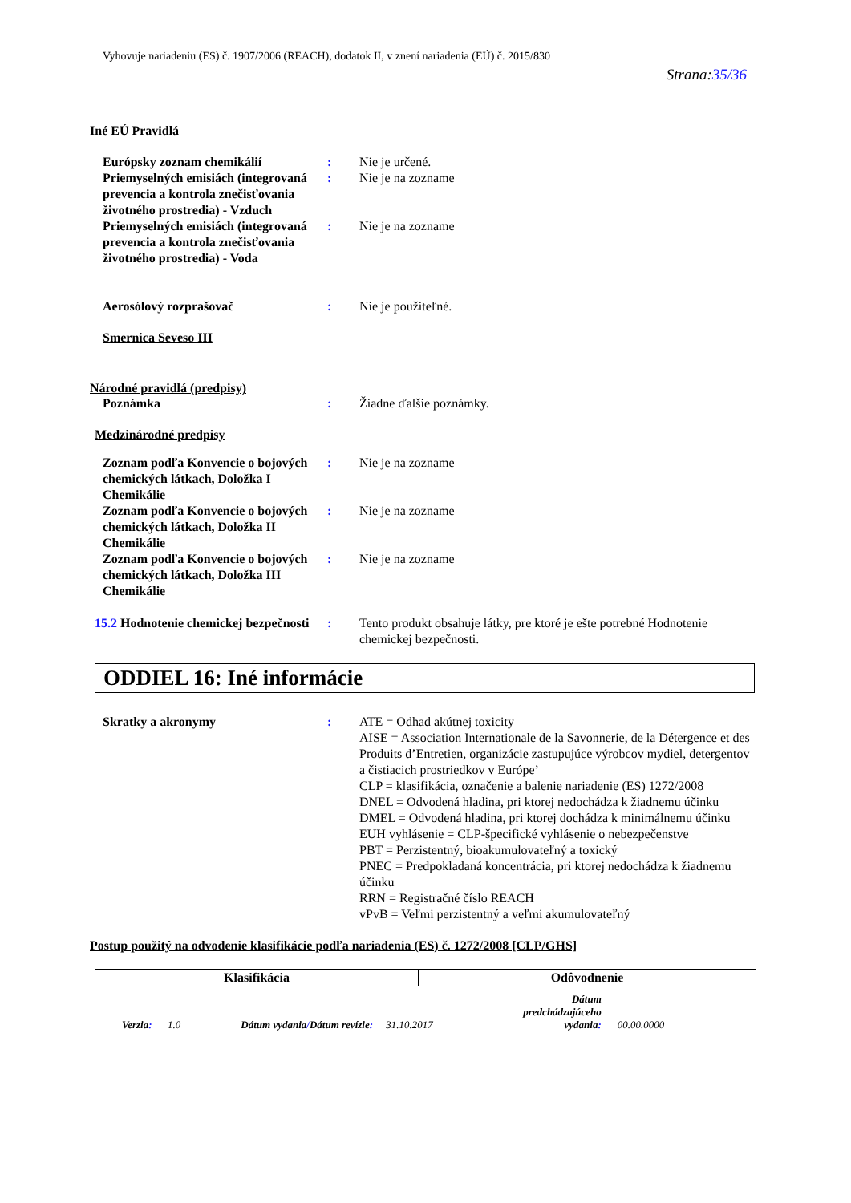Vyhovuje nariadeniu (ES) č. 1907/2006 (REACH), dodatok II, v znení nariadenia (EÚ) č. 2015/830
Strana:35/36
Iné EÚ Pravidlá
Európsky zoznam chemikálií : Nie je určené.
Priemyselných emisiách (integrovaná prevencia a kontrola znečisťovania životného prostredia) - Vzduch
: Nie je na zozname
Priemyselných emisiách (integrovaná prevencia a kontrola znečisťovania životného prostredia) - Voda
: Nie je na zozname
Aerosólový rozprašovač : Nie je použiteľné.
Smernica Seveso III
Národné pravidlá (predpisy)
Poznámka : Žiadne ďalšie poznámky.
Medzinárodné predpisy
Zoznam podľa Konvencie o bojových chemických látkach, Doložka I Chemikálie
: Nie je na zozname
Zoznam podľa Konvencie o bojových chemických látkach, Doložka II Chemikálie
: Nie je na zozname
Zoznam podľa Konvencie o bojových chemických látkach, Doložka III Chemikálie
: Nie je na zozname
15.2 Hodnotenie chemickej bezpečnosti
: Tento produkt obsahuje látky, pre ktoré je ešte potrebné Hodnotenie chemickej bezpečnosti.
ODDIEL 16: Iné informácie
Skratky a akronymy : ATE = Odhad akútnej toxicity
AISE = Association Internationale de la Savonnerie, de la Détergence et des Produits d’Entretien, organizácie zastupujúce výrobcov mydiel, detergentov a čistiacich prostriedkov v Európe’
CLP = klasifikácia, označenie a balenie nariadenie (ES) 1272/2008
DNEL = Odvodená hladina, pri ktorej nedochádza k žiadnemu účinku
DMEL = Odvodená hladina, pri ktorej dochádza k minimálnemu účinku
EUH vyhlásenie = CLP-špecifické vyhlásenie o nebezpečenstve
PBT = Perzistentný, bioakumulovateľný a toxický
PNEC = Predpokladaná koncentrácia, pri ktorej nedochádza k žiadnemu účinku
RRN = Registračné číslo REACH
vPvB = Veľmi perzistentný a veľmi akumulovateľný
Postup použitý na odvodenie klasifikácie podľa nariadenia (ES) č. 1272/2008 [CLP/GHS]
| Klasifikácia | Odôvodnenie |
| --- | --- |
Verzia: 1.0
Dátum vydania/Dátum revízie: 31.10.2017
Dátum predchádzajúceho vydania:
00.00.0000